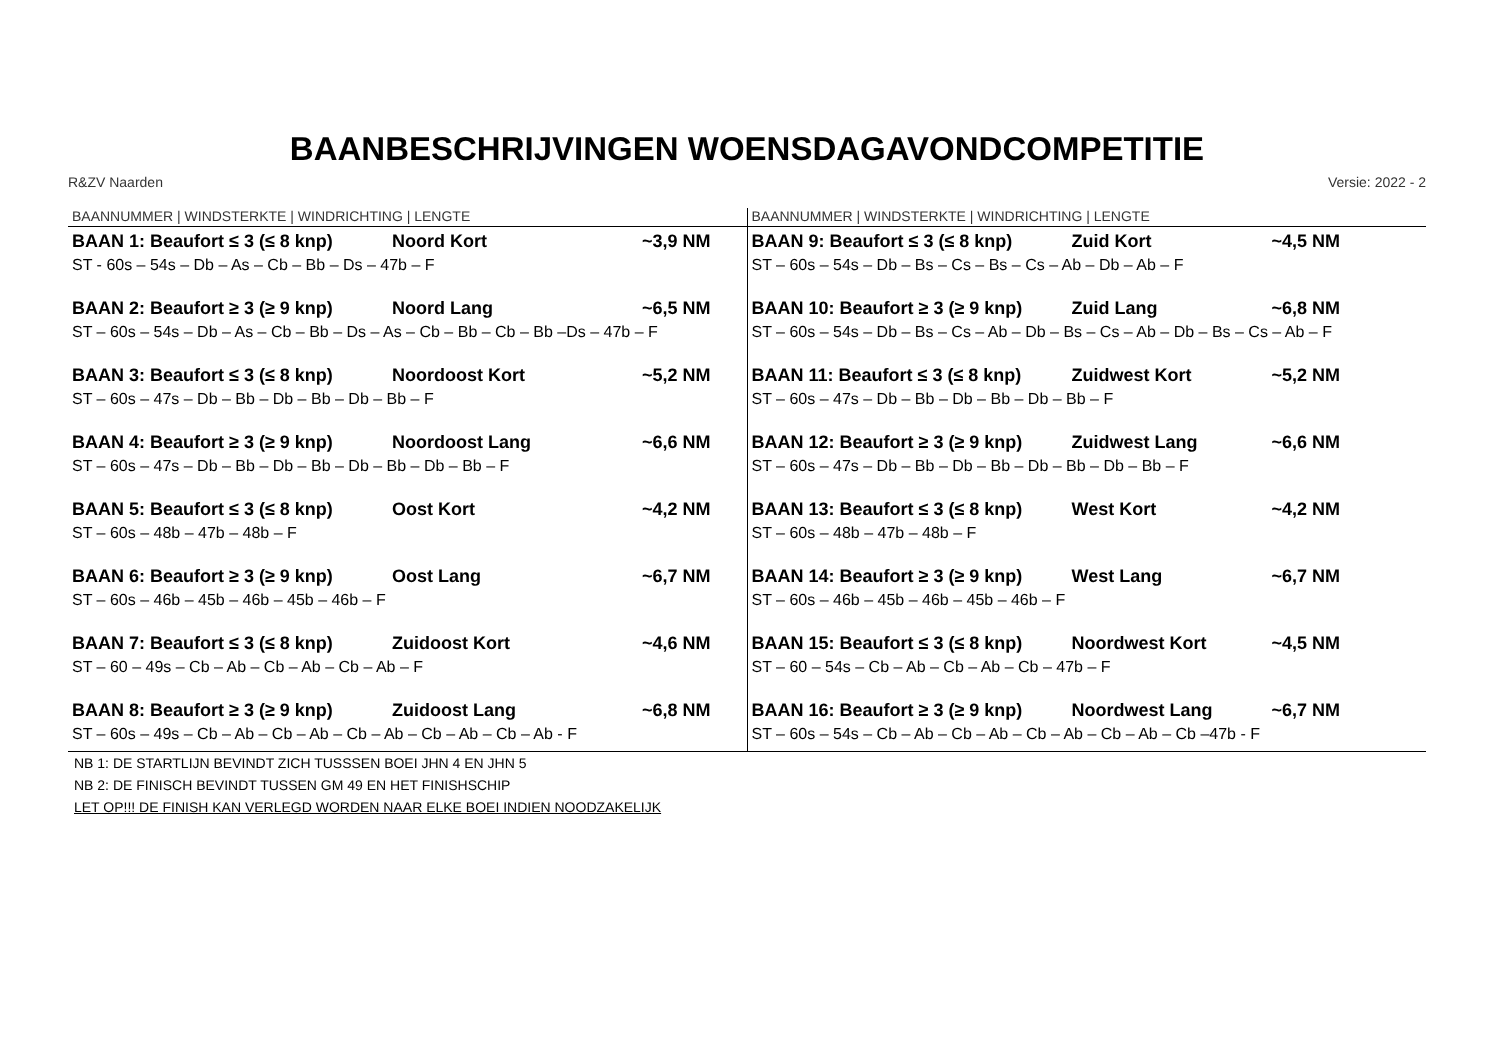BAANBESCHRIJVINGEN WOENSDAGAVONDCOMPETITIE
R&ZV Naarden Versie: 2022 - 2
| BAANNUMMER / WINDSTERKTE / WINDRICHTING / LENGTE | BAANNUMMER / WINDSTERKTE / WINDRICHTING / LENGTE |
| BAAN 1: Beaufort ≤ 3 (≤ 8 knp) Noord Kort ~3,9 NM ST - 60s – 54s – Db – As – Cb – Bb – Ds – 47b – F BAAN 2: Beaufort ≥ 3 (≥ 9 knp) Noord Lang ~6,5 NM ST – 60s – 54s – Db – As – Cb – Bb – Ds – As – Cb – Bb – Cb – Bb –Ds – 47b – F BAAN 3: Beaufort ≤ 3 (≤ 8 knp) Noordoost Kort ~5,2 NM ST – 60s – 47s – Db – Bb – Db – Bb – Db – Bb – F BAAN 4: Beaufort ≥ 3 (≥ 9 knp) Noordoost Lang ~6,6 NM ST – 60s – 47s – Db – Bb – Db – Bb – Db – Bb – Db – Bb – F BAAN 5: Beaufort ≤ 3 (≤ 8 knp) Oost Kort ~4,2 NM ST – 60s – 48b – 47b – 48b – F BAAN 6: Beaufort ≥ 3 (≥ 9 knp) Oost Lang ~6,7 NM ST – 60s – 46b – 45b – 46b – 45b – 46b – F BAAN 7: Beaufort ≤ 3 (≤ 8 knp) Zuidoost Kort ~4,6 NM ST – 60 – 49s – Cb – Ab – Cb – Ab – Cb – Ab – F BAAN 8: Beaufort ≥ 3 (≥ 9 knp) Zuidoost Lang ~6,8 NM ST – 60s – 49s – Cb – Ab – Cb – Ab – Cb – Ab – Cb – Ab – Cb – Ab - F | BAAN 9: Beaufort ≤ 3 (≤ 8 knp) Zuid Kort ~4,5 NM ST – 60s – 54s – Db – Bs – Cs – Bs – Cs – Ab – Db – Ab – F BAAN 10: Beaufort ≥ 3 (≥ 9 knp) Zuid Lang ~6,8 NM ST – 60s – 54s – Db – Bs – Cs – Ab – Db – Bs – Cs – Ab – Db – Bs – Cs – Ab – F BAAN 11: Beaufort ≤ 3 (≤ 8 knp) Zuidwest Kort ~5,2 NM ST – 60s – 47s – Db – Bb – Db – Bb – Db – Bb – F BAAN 12: Beaufort ≥ 3 (≥ 9 knp) Zuidwest Lang ~6,6 NM ST – 60s – 47s – Db – Bb – Db – Bb – Db – Bb – Db – Bb – F BAAN 13: Beaufort ≤ 3 (≤ 8 knp) West Kort ~4,2 NM ST – 60s – 48b – 47b – 48b – F BAAN 14: Beaufort ≥ 3 (≥ 9 knp) West Lang ~6,7 NM ST – 60s – 46b – 45b – 46b – 45b – 46b – F BAAN 15: Beaufort ≤ 3 (≤ 8 knp) Noordwest Kort ~4,5 NM ST – 60 – 54s – Cb – Ab – Cb – Ab – Cb – 47b – F BAAN 16: Beaufort ≥ 3 (≥ 9 knp) Noordwest Lang ~6,7 NM ST – 60s – 54s – Cb – Ab – Cb – Ab – Cb – Ab – Cb – Ab – Cb –47b - F |
NB 1: DE STARTLIJN BEVINDT ZICH TUSSSEN BOEI JHN 4 EN JHN 5
NB 2: DE FINISCH BEVINDT TUSSEN GM 49 EN HET FINISHSCHIP
LET OP!!! DE FINISH KAN VERLEGD WORDEN NAAR ELKE BOEI INDIEN NOODZAKELIJK